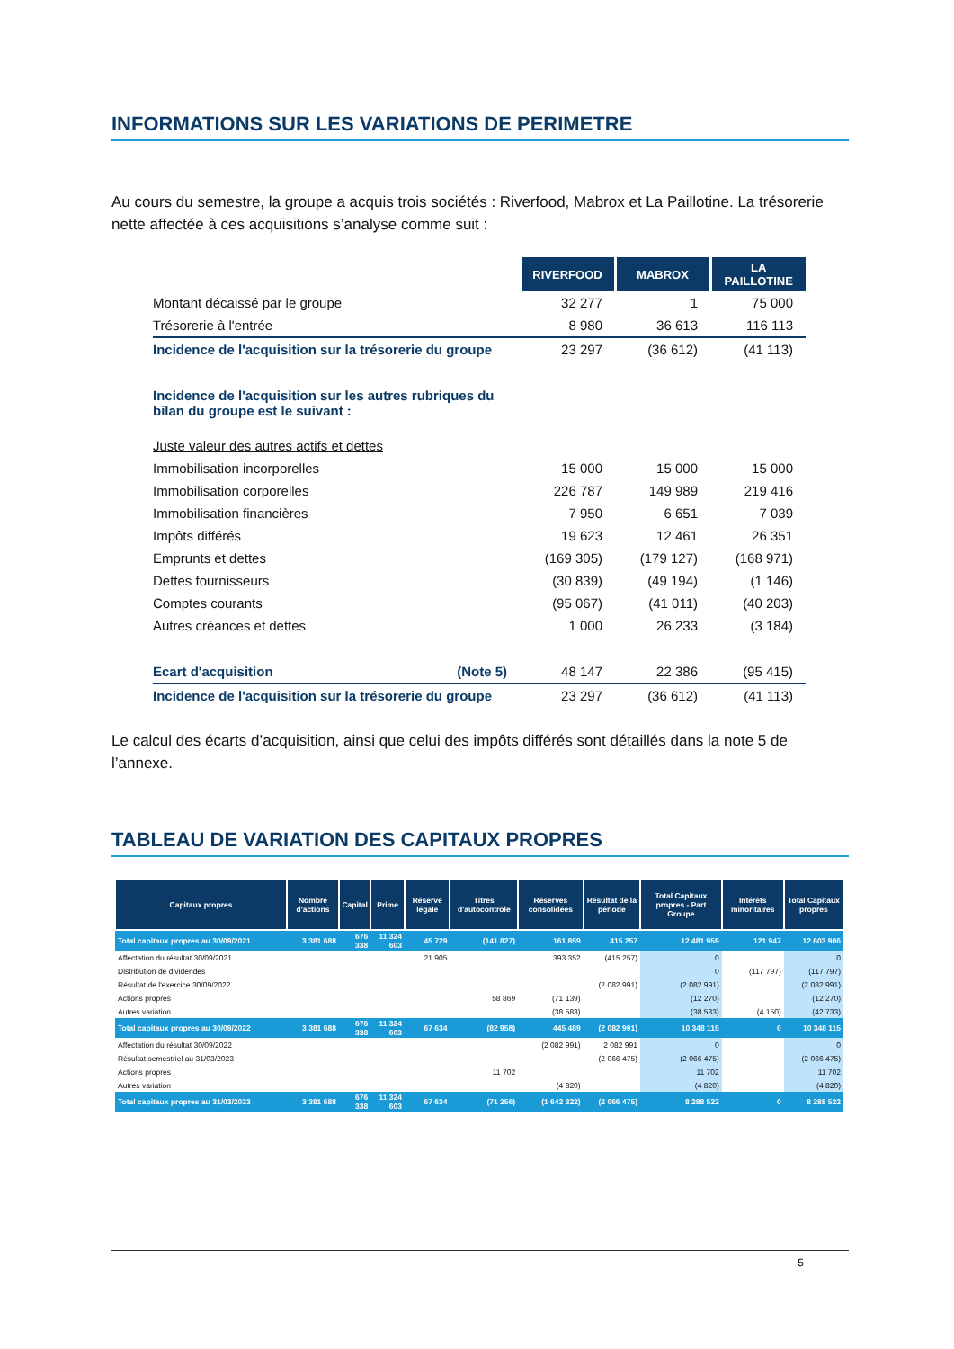INFORMATIONS SUR LES VARIATIONS DE PERIMETRE
Au cours du semestre, la groupe a acquis trois sociétés : Riverfood, Mabrox et La Paillotine. La trésorerie nette affectée à ces acquisitions s’analyse comme suit :
| | RIVERFOOD | MABROX | LA PAILLOTINE |
| Montant décaissé par le groupe | 32 277 | 1 | 75 000 |
| Trésorerie à l'entrée | 8 980 | 36 613 | 116 113 |
| Incidence de l'acquisition sur la trésorerie du groupe | 23 297 | (36 612) | (41 113) |
| Incidence de l'acquisition sur les autres rubriques du bilan du groupe est le suivant : | | | |
| Juste valeur des autres actifs et dettes | | | |
| Immobilisation incorporelles | 15 000 | 15 000 | 15 000 |
| Immobilisation corporelles | 226 787 | 149 989 | 219 416 |
| Immobilisation financières | 7 950 | 6 651 | 7 039 |
| Impôts différés | 19 623 | 12 461 | 26 351 |
| Emprunts et dettes | (169 305) | (179 127) | (168 971) |
| Dettes fournisseurs | (30 839) | (49 194) | (1 146) |
| Comptes courants | (95 067) | (41 011) | (40 203) |
| Autres créances et dettes | 1 000 | 26 233 | (3 184) |
| Ecart d'acquisition (Note 5) | 48 147 | 22 386 | (95 415) |
| Incidence de l'acquisition sur la trésorerie du groupe | 23 297 | (36 612) | (41 113) |
Le calcul des écarts d’acquisition, ainsi que celui des impôts différés sont détaillés dans la note 5 de l’annexe.
TABLEAU DE VARIATION DES CAPITAUX PROPRES
| Capitaux propres | Nombre d'actions | Capital | Prime | Réserve légale | Titres d'autocontrôle | Réserves consolidées | Résultat de la période | Total Capitaux propres - Part Groupe | Intérêts minoritaires | Total Capitaux propres |
| --- | --- | --- | --- | --- | --- | --- | --- | --- | --- | --- |
| Total capitaux propres au 30/09/2021 | 3 381 688 | 676 338 | 11 324 603 | 45 729 | (141 827) | 161 859 | 415 257 | 12 481 959 | 121 947 | 12 603 906 |
| Affectation du résultat 30/09/2021 | | | | 21 905 | | 393 352 | (415 257) | 0 | | 0 |
| Distribution de dividendes | | | | | | | | 0 | (117 797) | (117 797) |
| Résultat de l'exercice 30/09/2022 | | | | | | | (2 082 991) | (2 082 991) | | (2 082 991) |
| Actions propres | | | | | 58 869 | (71 139) | | (12 270) | | (12 270) |
| Autres variation | | | | | | (38 583) | | (38 583) | (4 150) | (42 733) |
| Total capitaux propres au 30/09/2022 | 3 381 688 | 676 338 | 11 324 603 | 67 634 | (82 958) | 445 489 | (2 082 991) | 10 348 115 | 0 | 10 348 115 |
| Affectation du résultat 30/09/2022 | | | | | | (2 082 991) | 2 082 991 | 0 | | 0 |
| Résultat semestriel au 31/03/2023 | | | | | | | (2 066 475) | (2 066 475) | | (2 066 475) |
| Actions propres | | | | | 11 702 | | | 11 702 | | 11 702 |
| Autres variation | | | | | | (4 820) | | (4 820) | | (4 820) |
| Total capitaux propres au 31/03/2023 | 3 381 688 | 676 338 | 11 324 603 | 67 634 | (71 256) | (1 642 322) | (2 066 475) | 8 288 522 | 0 | 8 288 522 |
5